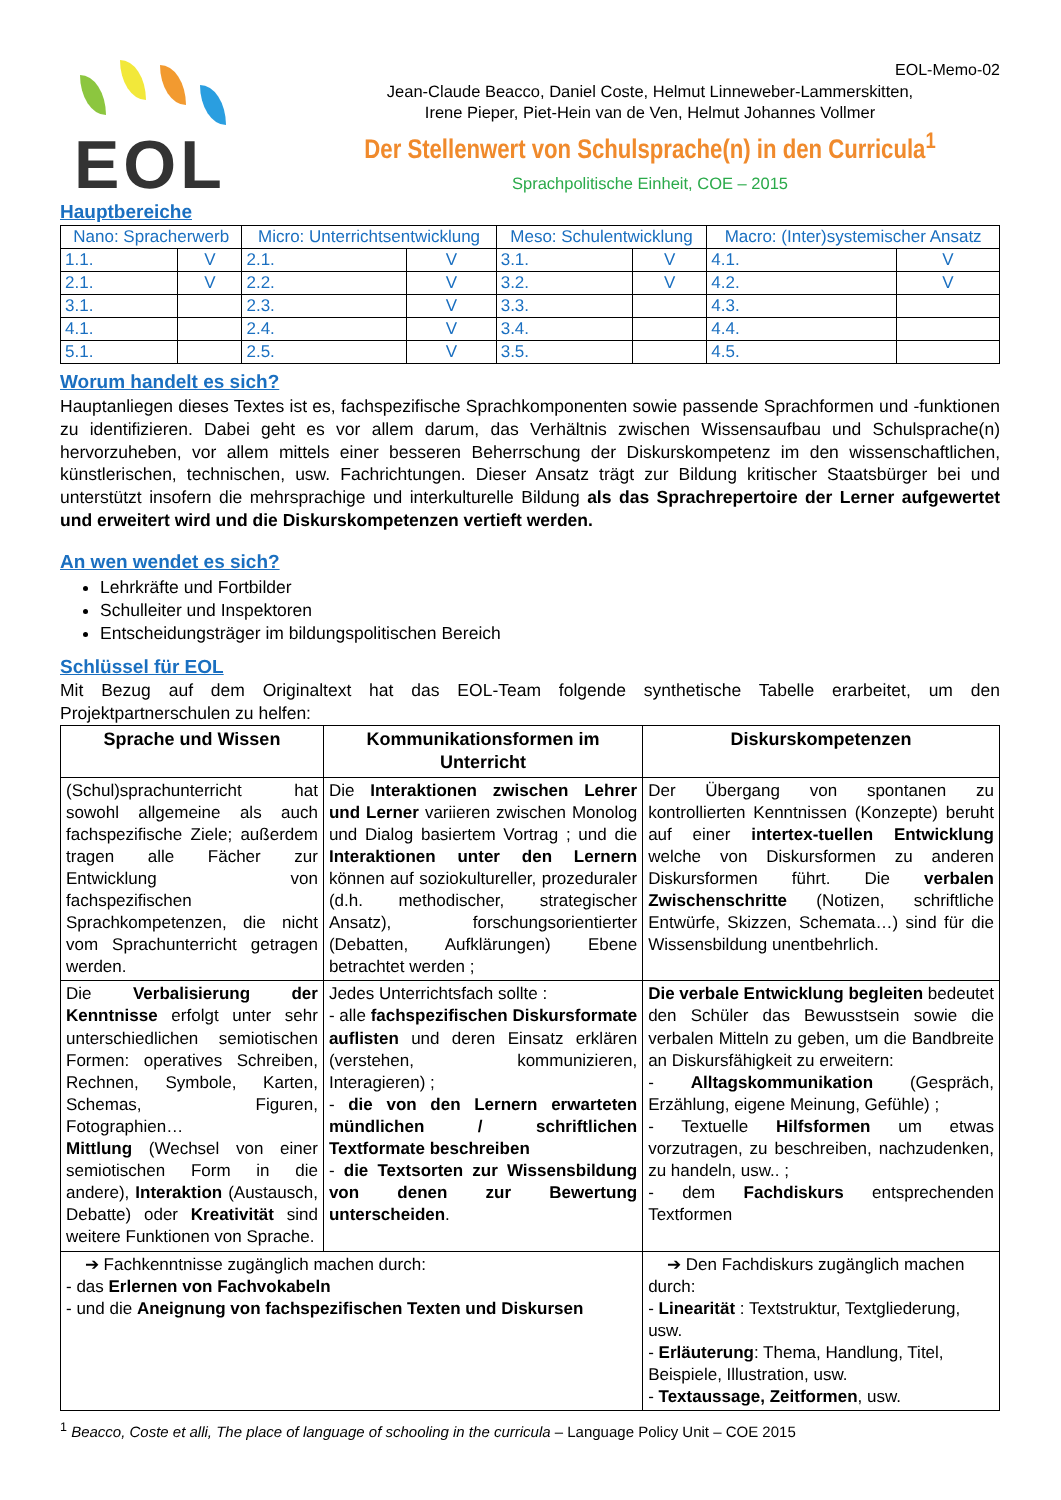EOL
EOL-Memo-02
Jean-Claude Beacco, Daniel Coste, Helmut Linneweber-Lammerskitten,
Irene Pieper, Piet-Hein van de Ven, Helmut Johannes Vollmer
Der Stellenwert von Schulsprache(n) in den Curricula<sup>1</sup>
Sprachpolitische Einheit, COE – 2015
Hauptbereiche
| Nano: Spracherwerb | | Micro: Unterrichtsentwicklung | | Meso: Schulentwicklung | | Macro: (Inter)systemischer Ansatz | |
| --- | --- | --- | --- | --- | --- | --- | --- |
| 1.1. | V | 2.1. | V | 3.1. | V | 4.1. | V |
| 2.1. | V | 2.2. | V | 3.2. | V | 4.2. | V |
| 3.1. | | 2.3. | V | 3.3. | | 4.3. | |
| 4.1. | | 2.4. | V | 3.4. | | 4.4. | |
| 5.1. | | 2.5. | V | 3.5. | | 4.5. | |
Worum handelt es sich?
Hauptanliegen dieses Textes ist es, fachspezifische Sprachkomponenten sowie passende Sprachformen und -funktionen zu identifizieren. Dabei geht es vor allem darum, das Verhältnis zwischen Wissensaufbau und Schulsprache(n) hervorzuheben, vor allem mittels einer besseren Beherrschung der Diskurskompetenz im den wissenschaftlichen, künstlerischen, technischen, usw. Fachrichtungen. Dieser Ansatz trägt zur Bildung kritischer Staatsbürger bei und unterstützt insofern die mehrsprachige und interkulturelle Bildung als das Sprachrepertoire der Lerner aufgewertet und erweitert wird und die Diskurskompetenzen vertieft werden.
An wen wendet es sich?
Lehrkräfte und Fortbilder
Schulleiter und Inspektoren
Entscheidungsträger im bildungspolitischen Bereich
Schlüssel für EOL
Mit Bezug auf dem Originaltext hat das EOL-Team folgende synthetische Tabelle erarbeitet, um den Projektpartnerschulen zu helfen:
| Sprache und Wissen | Kommunikationsformen im Unterricht | | Diskurskompetenzen |
| --- | --- | --- | --- |
| (Schul)sprachunterricht hat sowohl allgemeine als auch fachspezifische Ziele; außerdem tragen alle Fächer zur Entwicklung von fachspezifischen Sprachkompetenzen, die nicht vom Sprachunterricht getragen werden. | Die Interaktionen zwischen Lehrer und Lerner variieren zwischen Monolog und Dialog basiertem Vortrag ; und die Interaktionen unter den Lernern können auf soziokultureller, prozeduraler (d.h. methodischer, strategischer Ansatz), forschungsorientierter (Debatten, Aufklärungen) Ebene betrachtet werden ; | | Der Übergang von spontanen zu kontrollierten Kenntnissen (Konzepte) beruht auf einer intertex-tuellen Entwicklung welche von Diskursformen zu anderen Diskursformen führt. Die verbalen Zwischenschritte (Notizen, schriftliche Entwürfe, Skizzen, Schemata…) sind für die Wissensbildung unentbehrlich. |
| Die Verbalisierung der Kenntnisse erfolgt unter sehr unterschiedlichen semiotischen Formen: operatives Schreiben, Rechnen, Symbole, Karten, Schemas, Figuren, Fotographien… Mittlung (Wechsel von einer semiotischen Form in die andere), Interaktion (Austausch, Debatte) oder Kreativität sind weitere Funktionen von Sprache. | Jedes Unterrichtsfach sollte : - alle fachspezifischen Diskursformate auflisten und deren Einsatz erklären (verstehen, kommunizieren, Interagieren) ; - die von den Lernern erwarteten mündlichen / schriftlichen Textformate beschreiben - die Textsorten zur Wissensbildung von denen zur Bewertung unterscheiden . | | Die verbale Entwicklung begleiten bedeutet den Schüler das Bewusstsein sowie die verbalen Mitteln zu geben, um die Bandbreite an Diskursfähigkeit zu erweitern: - Alltagskommunikation (Gespräch, Erzählung, eigene Meinung, Gefühle) ; - Textuelle Hilfsformen um etwas vorzutragen, zu beschreiben, nachzudenken, zu handeln, usw.. ; - dem Fachdiskurs entsprechenden Textformen |
| ➔ Fachkenntnisse zugänglich machen durch: - das Erlernen von Fachvokabeln - und die Aneignung von fachspezifischen Texten und Diskursen | | ➔ Den Fachdiskurs zugänglich machen durch: - Linearität : Textstruktur, Textgliederung, usw. - Erläuterung : Thema, Handlung, Titel, Beispiele, Illustration, usw. - Textaussage, Zeitformen , usw. | |
<sup>1</sup> Beacco, Coste et alli, The place of language of schooling in the curricula – Language Policy Unit – COE 2015